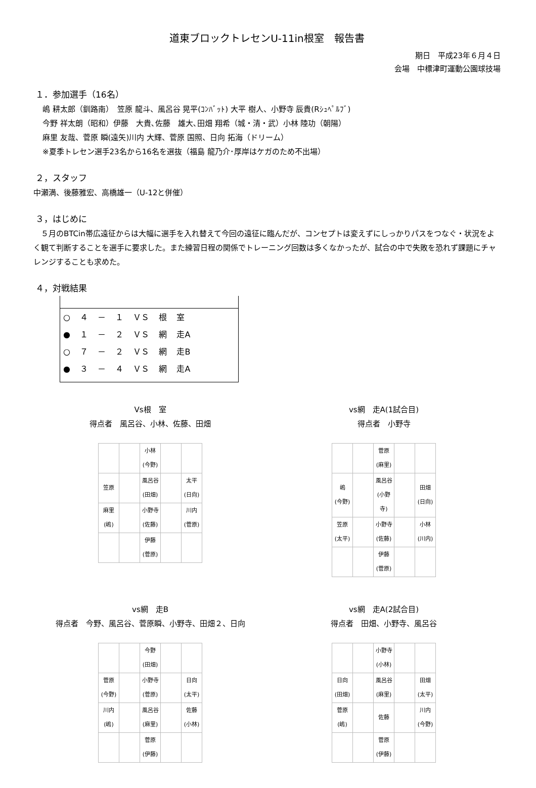道東ブロックトレセンU-11in根室　報告書
期日　平成23年６月４日　
会場　中標津町運動公園球技場
１．参加選手（16名）
嶋 耕太郎（釧路南）　笠原 龍斗、風呂谷 晃平(ｺﾝﾊﾞｯﾄ) 大平 樹人、小野寺 辰貴(Rｼｭﾍﾟﾙﾌﾞ)
今野 祥太朗（昭和）伊藤　大貴､佐藤　雄大､田畑 翔希（城・清・武）小林 陸功（朝陽）
麻里 友哉、菅原 瞬(遠矢)川内 大輝、菅原 国照、日向 拓海（ドリーム）
※夏季トレセン選手23名から16名を選抜（福島 龍乃介･厚岸はケガのため不出場）
２，スタッフ
中瀬満、後藤雅宏、高橋雄一（U-12と併催）
３，はじめに
　５月のBTCin帯広遠征からは大幅に選手を入れ替えて今回の遠征に臨んだが、コンセプトは変えずにしっかりパスをつなぐ・状況をよく観て判断することを選手に要求した。また練習日程の関係でトレーニング回数は多くなかったが、試合の中で失敗を恐れず課題にチャレンジすることも求めた。
４，対戦結果
○ ４ － １ ＶＳ 根 室
● １ － ２ ＶＳ 網 走A
○ ７ － ２ ＶＳ 網 走B
● ３ － ４ ＶＳ 網 走A
Vs根　室
得点者　風呂谷、小林、佐藤、田畑
| | | 小林 (今野) | | |
| 笠原 | | 風呂谷 (田畑) | | 太平 (日向) |
| 麻里 (嶋) | | 小野寺 (佐藤) | | 川内 (菅原) |
| | | 伊藤 (菅原) | | |
vs網　走A(1試合目)
得点者　小野寺
| | | 菅原 (麻里) | | |
| 嶋 (今野) | | 風呂谷 (小野寺) | | 田畑 (日向) |
| 笠原 (太平) | | 小野寺 (佐藤) | | 小林 (川内) |
| | | 伊藤 (菅原) | | |
vs網　走B
得点者　今野、風呂谷、菅原瞬、小野寺、田畑２、日向
| | | 今野 (田畑) | | |
| 菅原 (今野) | | 小野寺 (菅原) | | 日向 (太平) |
| 川内 (嶋) | | 風呂谷 (麻里) | | 佐藤 (小林) |
| | | 菅原 (伊藤) | | |
vs網　走A(2試合目)
得点者　田畑、小野寺、風呂谷
| | | 小野寺 (小林) | | |
| 日向 (田畑) | | 風呂谷 (麻里) | | 田畑 (太平) |
| 菅原 (嶋) | | 佐藤 | | 川内 (今野) |
| | | 菅原 (伊藤) | | |